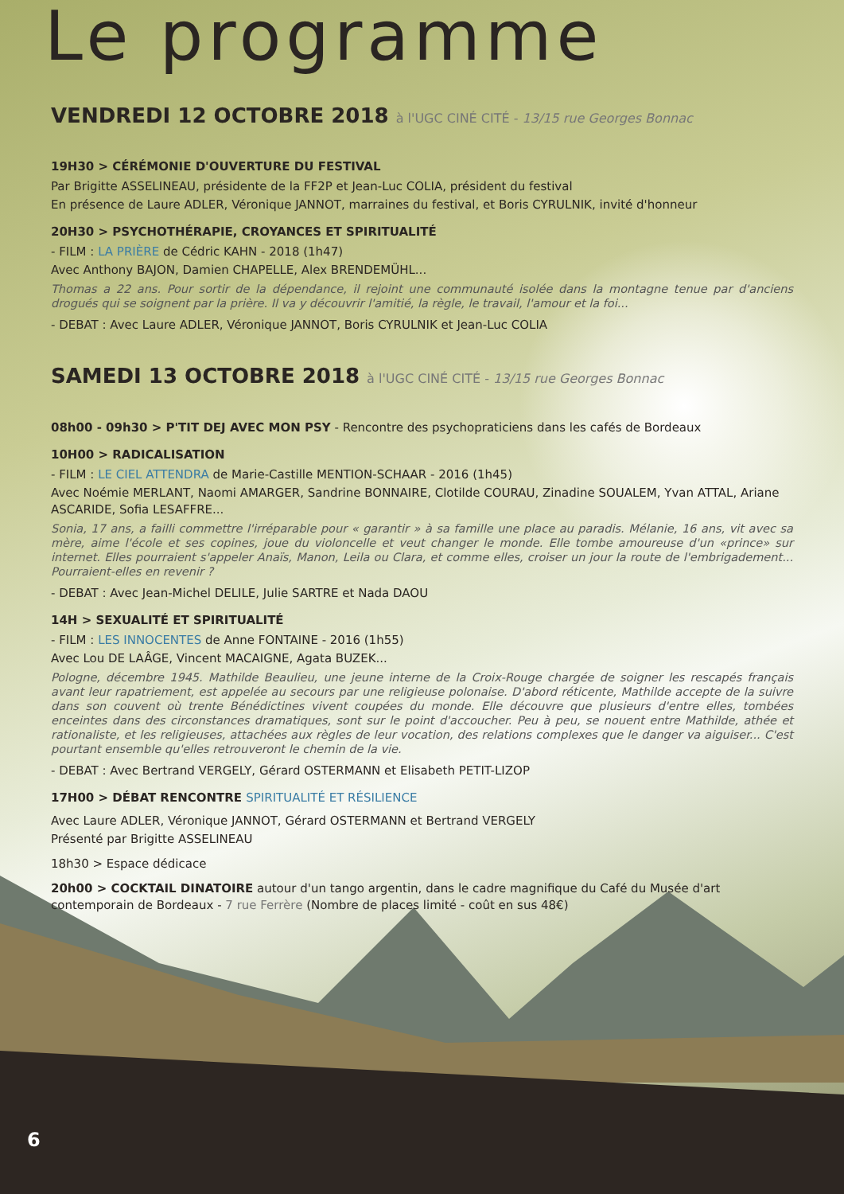Le programme
VENDREDI 12 OCTOBRE 2018 à l'UGC CINÉ CITÉ - 13/15 rue Georges Bonnac
19H30 > CÉRÉMONIE D'OUVERTURE DU FESTIVAL
Par Brigitte ASSELINEAU, présidente de la FF2P et Jean-Luc COLIA, président du festival
En présence de Laure ADLER, Véronique JANNOT, marraines du festival, et Boris CYRULNIK, invité d'honneur
20H30 > PSYCHOTHÉRAPIE, CROYANCES ET SPIRITUALITÉ
- FILM : LA PRIÈRE de Cédric KAHN - 2018 (1h47)
Avec Anthony BAJON, Damien CHAPELLE, Alex BRENDEMÜHL...
Thomas a 22 ans. Pour sortir de la dépendance, il rejoint une communauté isolée dans la montagne tenue par d'anciens drogués qui se soignent par la prière. Il va y découvrir l'amitié, la règle, le travail, l'amour et la foi...
- DEBAT : Avec Laure ADLER, Véronique JANNOT, Boris CYRULNIK et Jean-Luc COLIA
SAMEDI 13 OCTOBRE 2018 à l'UGC CINÉ CITÉ - 13/15 rue Georges Bonnac
08h00 - 09h30 > P'TIT DEJ AVEC MON PSY - Rencontre des psychopraticiens dans les cafés de Bordeaux
10H00 > RADICALISATION
- FILM : LE CIEL ATTENDRA de Marie-Castille MENTION-SCHAAR - 2016 (1h45)
Avec Noémie MERLANT, Naomi AMARGER, Sandrine BONNAIRE, Clotilde COURAU, Zinadine SOUALEM, Yvan ATTAL, Ariane ASCARIDE, Sofia LESAFFRE...
Sonia, 17 ans, a failli commettre l'irréparable pour « garantir » à sa famille une place au paradis. Mélanie, 16 ans, vit avec sa mère, aime l'école et ses copines, joue du violoncelle et veut changer le monde. Elle tombe amoureuse d'un «prince» sur internet. Elles pourraient s'appeler Anaïs, Manon, Leila ou Clara, et comme elles, croiser un jour la route de l'embrigadement... Pourraient-elles en revenir ?
- DEBAT : Avec Jean-Michel DELILE, Julie SARTRE et Nada DAOU
14H > SEXUALITÉ ET SPIRITUALITÉ
- FILM : LES INNOCENTES de Anne FONTAINE - 2016 (1h55)
Avec Lou DE LAÂGE, Vincent MACAIGNE, Agata BUZEK...
Pologne, décembre 1945. Mathilde Beaulieu, une jeune interne de la Croix-Rouge chargée de soigner les rescapés français avant leur rapatriement, est appelée au secours par une religieuse polonaise. D'abord réticente, Mathilde accepte de la suivre dans son couvent où trente Bénédictines vivent coupées du monde. Elle découvre que plusieurs d'entre elles, tombées enceintes dans des circonstances dramatiques, sont sur le point d'accoucher. Peu à peu, se nouent entre Mathilde, athée et rationaliste, et les religieuses, attachées aux règles de leur vocation, des relations complexes que le danger va aiguiser... C'est pourtant ensemble qu'elles retrouveront le chemin de la vie.
- DEBAT : Avec Bertrand VERGELY, Gérard OSTERMANN et Elisabeth PETIT-LIZOP
17H00 > DÉBAT RENCONTRE SPIRITUALITÉ ET RÉSILIENCE
Avec Laure ADLER, Véronique JANNOT, Gérard OSTERMANN et Bertrand VERGELY
Présenté par Brigitte ASSELINEAU
18h30 > Espace dédicace
20h00 > COCKTAIL DINATOIRE autour d'un tango argentin, dans le cadre magnifique du Café du Musée d'art contemporain de Bordeaux - 7 rue Ferrère (Nombre de places limité - coût en sus 48€)
6